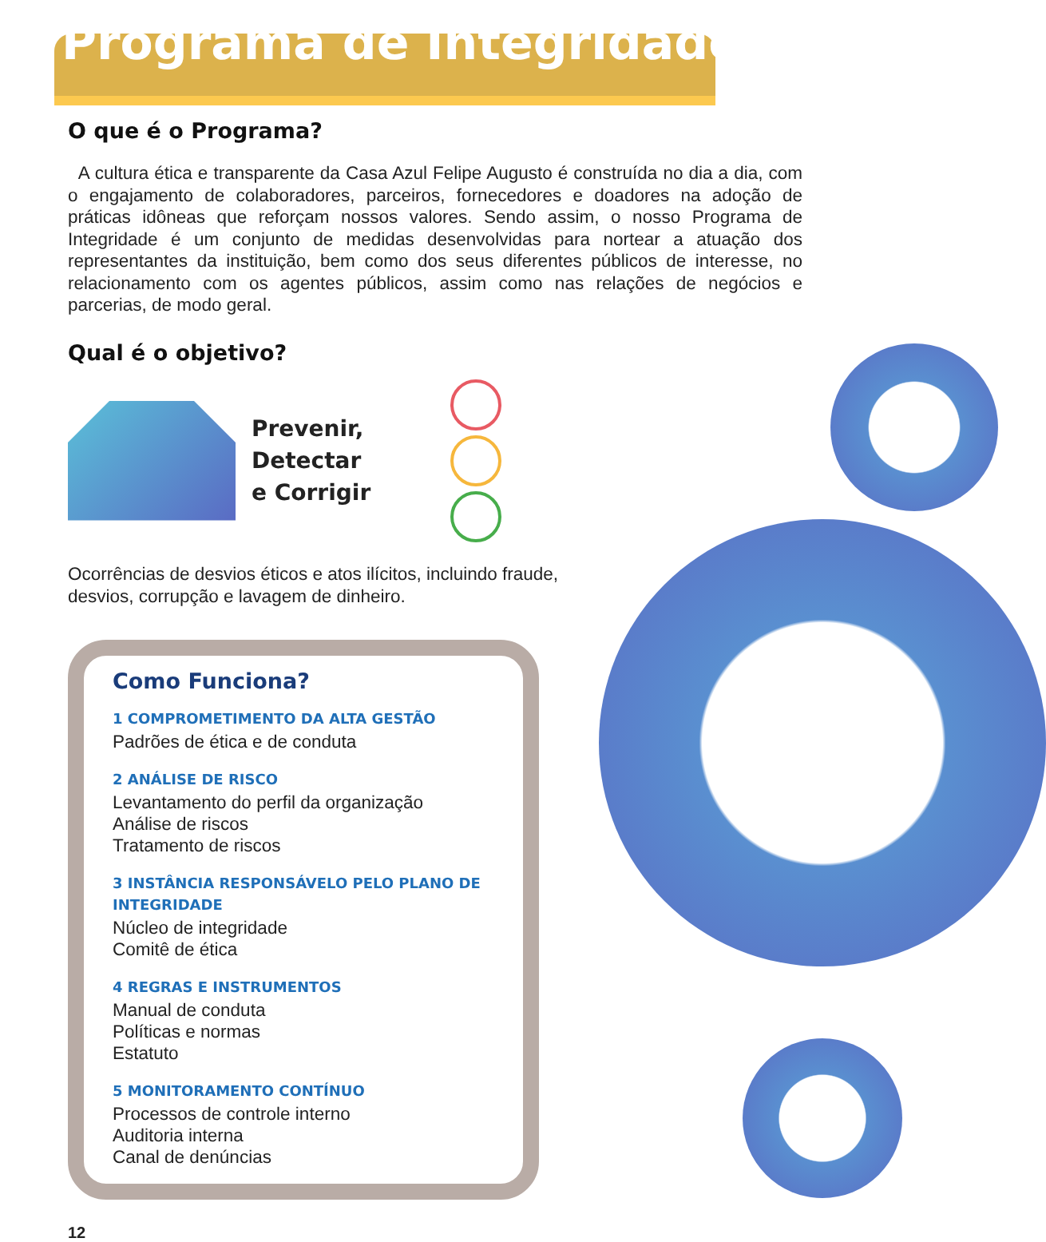Programa de Integridade
O que é o Programa?
A cultura ética e transparente da Casa Azul Felipe Augusto é construída no dia a dia, com o engajamento de colaboradores, parceiros, fornecedores e doadores na adoção de práticas idôneas que reforçam nossos valores. Sendo assim, o nosso Programa de Integridade é um conjunto de medidas desenvolvidas para nortear a atuação dos representantes da instituição, bem como dos seus diferentes públicos de interesse, no relacionamento com os agentes públicos, assim como nas relações de negócios e parcerias, de modo geral.
Qual é o objetivo?
Prevenir,
Detectar
e Corrigir
Ocorrências de desvios éticos e atos ilícitos, incluindo fraude, desvios, corrupção e lavagem de dinheiro.
Como Funciona?
1 COMPROMETIMENTO DA ALTA GESTÃO
Padrões de ética e de conduta
2 ANÁLISE DE RISCO
Levantamento do perfil da organização
Análise de riscos
Tratamento de riscos
3 INSTÂNCIA RESPONSÁVELO PELO PLANO DE INTEGRIDADE
Núcleo de integridade
Comitê de ética
4 REGRAS E INSTRUMENTOS
Manual de conduta
Políticas e normas
Estatuto
5 MONITORAMENTO CONTÍNUO
Processos de controle interno
Auditoria interna
Canal de denúncias
12